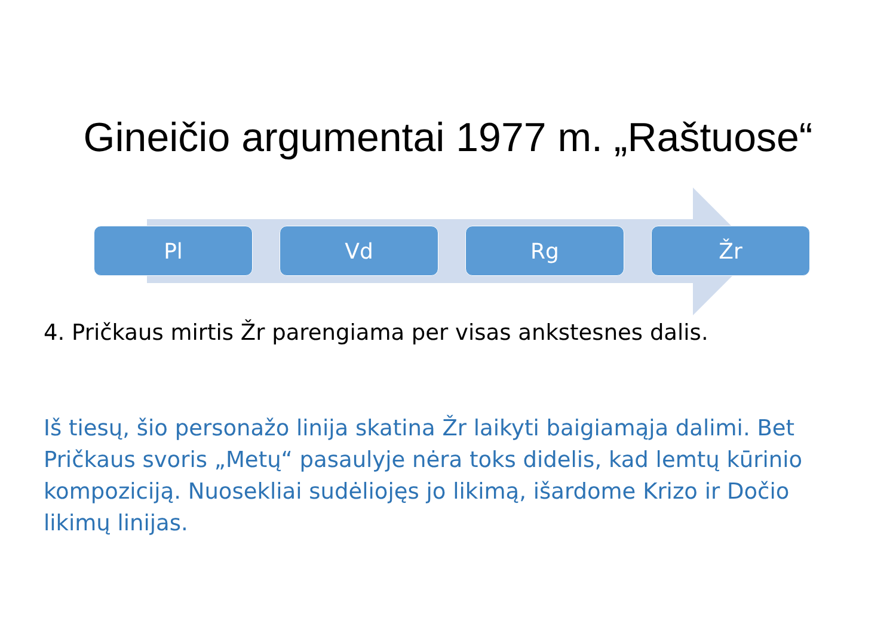Gineičio argumentai 1977 m. „Raštuose“
Pl Vd Rg Žr
4. Pričkaus mirtis Žr parengiama per visas ankstesnes dalis.
Iš tiesų, šio personažo linija skatina Žr laikyti baigiamąja dalimi. Bet Pričkaus svoris „Metų“ pasaulyje nėra toks didelis, kad lemtų kūrinio kompoziciją. Nuosekliai sudėliojęs jo likimą, išardome Krizo ir Dočio likimų linijas.